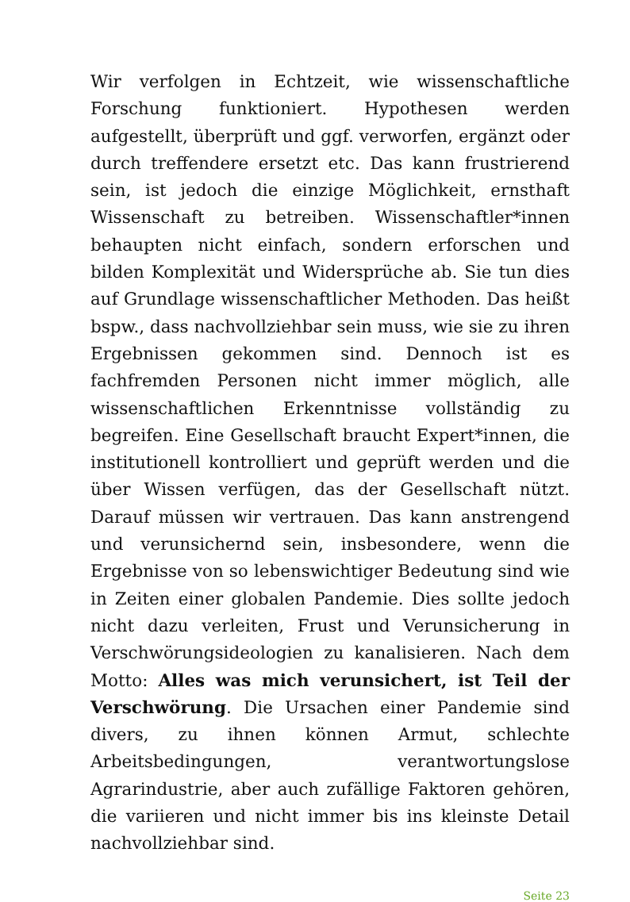Wir verfolgen in Echtzeit, wie wissenschaftliche Forschung funktioniert. Hypothesen werden aufgestellt, überprüft und ggf. verworfen, ergänzt oder durch treffendere ersetzt etc. Das kann frustrierend sein, ist jedoch die einzige Möglichkeit, ernsthaft Wissenschaft zu betreiben. Wissenschaftler*innen behaupten nicht einfach, sondern erforschen und bilden Komplexität und Widersprüche ab. Sie tun dies auf Grundlage wissenschaftlicher Methoden. Das heißt bspw., dass nachvollziehbar sein muss, wie sie zu ihren Ergebnissen gekommen sind. Dennoch ist es fachfremden Personen nicht immer möglich, alle wissenschaftlichen Erkenntnisse vollständig zu begreifen. Eine Gesellschaft braucht Expert*innen, die institutionell kontrolliert und geprüft werden und die über Wissen verfügen, das der Gesellschaft nützt. Darauf müssen wir vertrauen. Das kann anstrengend und verunsichernd sein, insbesondere, wenn die Ergebnisse von so lebenswichtiger Bedeutung sind wie in Zeiten einer globalen Pandemie. Dies sollte jedoch nicht dazu verleiten, Frust und Verunsicherung in Verschwörungsideologien zu kanalisieren. Nach dem Motto: Alles was mich verunsichert, ist Teil der Verschwörung. Die Ursachen einer Pandemie sind divers, zu ihnen können Armut, schlechte Arbeitsbedingungen, verantwortungslose Agrarindustrie, aber auch zufällige Faktoren gehören, die variieren und nicht immer bis ins kleinste Detail nachvollziehbar sind.
Seite 23